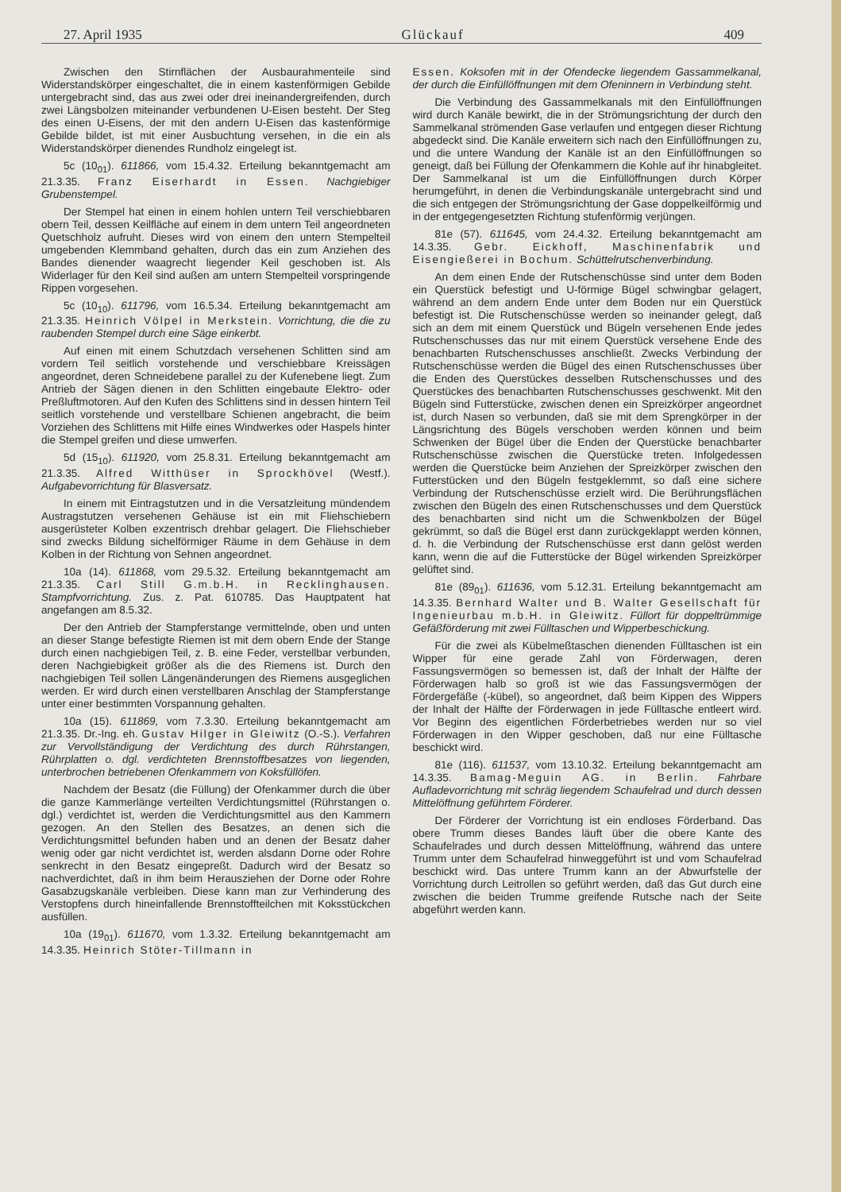27. April 1935 Glückauf 409
Zwischen den Stirnflächen der Ausbaurahmenteile sind Widerstandskörper eingeschaltet, die in einem kastenförmigen Gebilde untergebracht sind, das aus zwei oder drei ineinandergreifenden, durch zwei Längsbolzen miteinander verbundenen U-Eisen besteht. Der Steg des einen U-Eisens, der mit den andern U-Eisen das kastenförmige Gebilde bildet, ist mit einer Ausbuchtung versehen, in die ein als Widerstandskörper dienendes Rundholz eingelegt ist.
5c (10<sub>01</sub>). 611866, vom 15.4.32. Erteilung bekanntgemacht am 21.3.35. Franz Eiserhardt in Essen. Nachgiebiger Grubenstempel.
Der Stempel hat einen in einem hohlen untern Teil verschiebbaren obern Teil, dessen Keilfläche auf einem in dem untern Teil angeordneten Quetschholz aufruht. Dieses wird von einem den untern Stempelteil umgebenden Klemmband gehalten, durch das ein zum Anziehen des Bandes dienender waagrecht liegender Keil geschoben ist. Als Widerlager für den Keil sind außen am untern Stempelteil vorspringende Rippen vorgesehen.
5c (10<sub>10</sub>). 611796, vom 16.5.34. Erteilung bekanntgemacht am 21.3.35. Heinrich Völpel in Merkstein. Vorrichtung, die die zu raubenden Stempel durch eine Säge einkerbt.
Auf einen mit einem Schutzdach versehenen Schlitten sind am vordern Teil seitlich vorstehende und verschiebbare Kreissägen angeordnet, deren Schneidebene parallel zu der Kufenebene liegt. Zum Antrieb der Sägen dienen in den Schlitten eingebaute Elektro- oder Preßluftmotoren. Auf den Kufen des Schlittens sind in dessen hintern Teil seitlich vorstehende und verstellbare Schienen angebracht, die beim Vorziehen des Schlittens mit Hilfe eines Windwerkes oder Haspels hinter die Stempel greifen und diese umwerfen.
5d (15<sub>10</sub>). 611920, vom 25.8.31. Erteilung bekanntgemacht am 21.3.35. Alfred Witthüser in Sprockhövel (Westf.). Aufgabevorrichtung für Blasversatz.
In einem mit Eintragstutzen und in die Versatzleitung mündendem Austragstutzen versehenen Gehäuse ist ein mit Fliehschiebern ausgerüsteter Kolben exzentrisch drehbar gelagert. Die Fliehschieber sind zwecks Bildung sichelförmiger Räume in dem Gehäuse in dem Kolben in der Richtung von Sehnen angeordnet.
10a (14). 611868, vom 29.5.32. Erteilung bekanntgemacht am 21.3.35. Carl Still G.m.b.H. in Recklinghausen. Stampfvorrichtung. Zus. z. Pat. 610785. Das Hauptpatent hat angefangen am 8.5.32.
Der den Antrieb der Stampferstange vermittelnde, oben und unten an dieser Stange befestigte Riemen ist mit dem obern Ende der Stange durch einen nachgiebigen Teil, z. B. eine Feder, verstellbar verbunden, deren Nachgiebigkeit größer als die des Riemens ist. Durch den nachgiebigen Teil sollen Längenänderungen des Riemens ausgeglichen werden. Er wird durch einen verstellbaren Anschlag der Stampferstange unter einer bestimmten Vorspannung gehalten.
10a (15). 611869, vom 7.3.30. Erteilung bekanntgemacht am 21.3.35. Dr.-Ing. eh. Gustav Hilger in Gleiwitz (O.-S.). Verfahren zur Vervollständigung der Verdichtung des durch Rührstangen, Rührplatten o. dgl. verdichteten Brennstoffbesatzes von liegenden, unterbrochen betriebenen Ofenkammern von Koksfüllöfen.
Nachdem der Besatz (die Füllung) der Ofenkammer durch die über die ganze Kammerlänge verteilten Verdichtungsmittel (Rührstangen o. dgl.) verdichtet ist, werden die Verdichtungsmittel aus den Kammern gezogen. An den Stellen des Besatzes, an denen sich die Verdichtungsmittel befunden haben und an denen der Besatz daher wenig oder gar nicht verdichtet ist, werden alsdann Dorne oder Rohre senkrecht in den Besatz eingepreßt. Dadurch wird der Besatz so nachverdichtet, daß in ihm beim Herausziehen der Dorne oder Rohre Gasabzugskanäle verbleiben. Diese kann man zur Verhinderung des Verstopfens durch hineinfallende Brennstoffteilchen mit Koksstückchen ausfüllen.
10a (19<sub>01</sub>). 611670, vom 1.3.32. Erteilung bekanntgemacht am 14.3.35. Heinrich Stöter-Tillmann in
Essen. Koksofen mit in der Ofendecke liegendem Gassammelkanal, der durch die Einfüllöffnungen mit dem Ofeninnern in Verbindung steht.
Die Verbindung des Gassammelkanals mit den Einfüllöffnungen wird durch Kanäle bewirkt, die in der Strömungsrichtung der durch den Sammelkanal strömenden Gase verlaufen und entgegen dieser Richtung abgedeckt sind. Die Kanäle erweitern sich nach den Einfüllöffnungen zu, und die untere Wandung der Kanäle ist an den Einfüllöffnungen so geneigt, daß bei Füllung der Ofenkammern die Kohle auf ihr hinabgleitet. Der Sammelkanal ist um die Einfüllöffnungen durch Körper herumgeführt, in denen die Verbindungskanäle untergebracht sind und die sich entgegen der Strömungsrichtung der Gase doppelkeilförmig und in der entgegengesetzten Richtung stufenförmig verjüngen.
81e (57). 611645, vom 24.4.32. Erteilung bekanntgemacht am 14.3.35. Gebr. Eickhoff, Maschinenfabrik und Eisengießerei in Bochum. Schüttelrutschenverbindung.
An dem einen Ende der Rutschenschüsse sind unter dem Boden ein Querstück befestigt und U-förmige Bügel schwingbar gelagert, während an dem andern Ende unter dem Boden nur ein Querstück befestigt ist. Die Rutschenschüsse werden so ineinander gelegt, daß sich an dem mit einem Querstück und Bügeln versehenen Ende jedes Rutschenschusses das nur mit einem Querstück versehene Ende des benachbarten Rutschenschusses anschließt. Zwecks Verbindung der Rutschenschüsse werden die Bügel des einen Rutschenschusses über die Enden des Querstückes desselben Rutschenschusses und des Querstückes des benachbarten Rutschenschusses geschwenkt. Mit den Bügeln sind Futterstücke, zwischen denen ein Spreizkörper angeordnet ist, durch Nasen so verbunden, daß sie mit dem Sprengkörper in der Längsrichtung des Bügels verschoben werden können und beim Schwenken der Bügel über die Enden der Querstücke benachbarter Rutschenschüsse zwischen die Querstücke treten. Infolgedessen werden die Querstücke beim Anziehen der Spreizkörper zwischen den Futterstücken und den Bügeln festgeklemmt, so daß eine sichere Verbindung der Rutschenschüsse erzielt wird. Die Berührungsflächen zwischen den Bügeln des einen Rutschenschusses und dem Querstück des benachbarten sind nicht um die Schwenkbolzen der Bügel gekrümmt, so daß die Bügel erst dann zurückgeklappt werden können, d. h. die Verbindung der Rutschenschüsse erst dann gelöst werden kann, wenn die auf die Futterstücke der Bügel wirkenden Spreizkörper gelüftet sind.
81e (89<sub>01</sub>). 611636, vom 5.12.31. Erteilung bekanntgemacht am 14.3.35. Bernhard Walter und B. Walter Gesellschaft für Ingenieurbau m.b.H. in Gleiwitz. Füllort für doppeltrümmige Gefäßförderung mit zwei Fülltaschen und Wipperbeschickung.
Für die zwei als Kübelmeßtaschen dienenden Fülltaschen ist ein Wipper für eine gerade Zahl von Förderwagen, deren Fassungsvermögen so bemessen ist, daß der Inhalt der Hälfte der Förderwagen halb so groß ist wie das Fassungsvermögen der Fördergefäße (-kübel), so angeordnet, daß beim Kippen des Wippers der Inhalt der Hälfte der Förderwagen in jede Fülltasche entleert wird. Vor Beginn des eigentlichen Förderbetriebes werden nur so viel Förderwagen in den Wipper geschoben, daß nur eine Fülltasche beschickt wird.
81e (116). 611537, vom 13.10.32. Erteilung bekanntgemacht am 14.3.35. Bamag-Meguin AG. in Berlin. Fahrbare Aufladevorrichtung mit schräg liegendem Schaufelrad und durch dessen Mittelöffnung geführtem Förderer.
Der Förderer der Vorrichtung ist ein endloses Förderband. Das obere Trumm dieses Bandes läuft über die obere Kante des Schaufelrades und durch dessen Mittelöffnung, während das untere Trumm unter dem Schaufelrad hinweggeführt ist und vom Schaufelrad beschickt wird. Das untere Trumm kann an der Abwurfstelle der Vorrichtung durch Leitrollen so geführt werden, daß das Gut durch eine zwischen die beiden Trumme greifende Rutsche nach der Seite abgeführt werden kann.